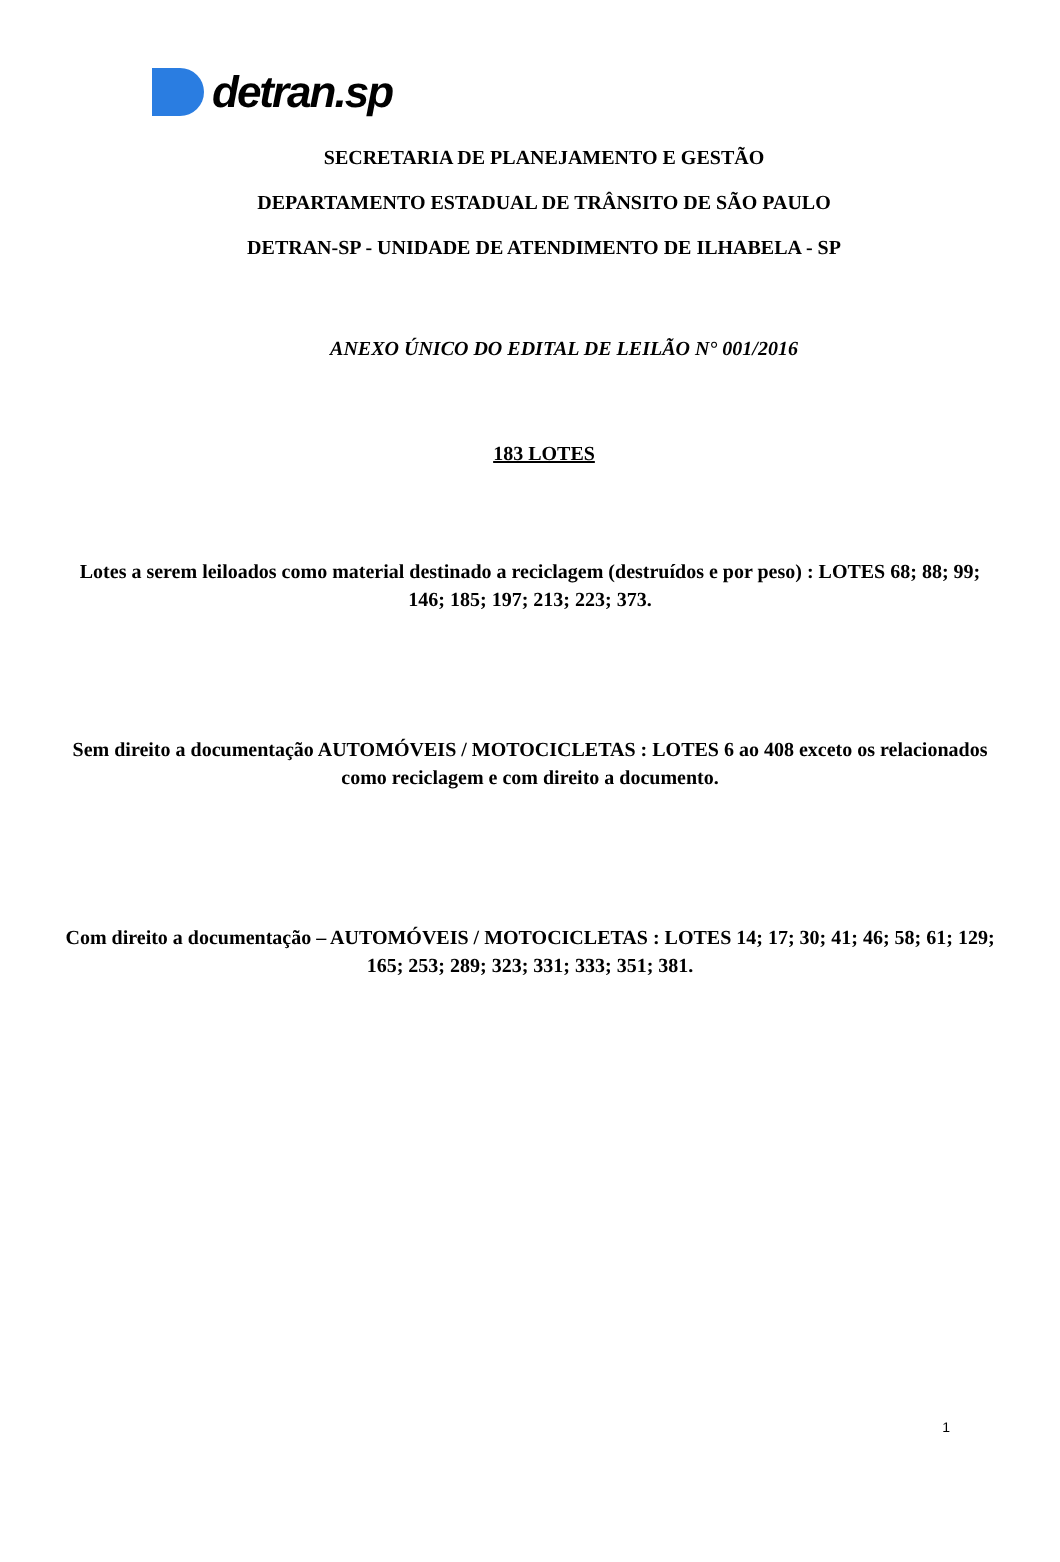detran.sp
SECRETARIA DE PLANEJAMENTO E GESTÃO
DEPARTAMENTO ESTADUAL DE TRÂNSITO DE SÃO PAULO
DETRAN-SP - UNIDADE DE ATENDIMENTO DE ILHABELA - SP
ANEXO ÚNICO DO EDITAL DE LEILÃO N° 001/2016
183 LOTES
Lotes a serem leiloados como material destinado a reciclagem (destruídos e por peso) : LOTES 68; 88; 99; 146; 185; 197; 213; 223; 373.
Sem direito a documentação AUTOMÓVEIS / MOTOCICLETAS : LOTES 6 ao 408 exceto os relacionados como reciclagem e com direito a documento.
Com direito a documentação – AUTOMÓVEIS / MOTOCICLETAS : LOTES 14; 17; 30; 41; 46; 58; 61; 129; 165; 253; 289; 323; 331; 333; 351; 381.
1